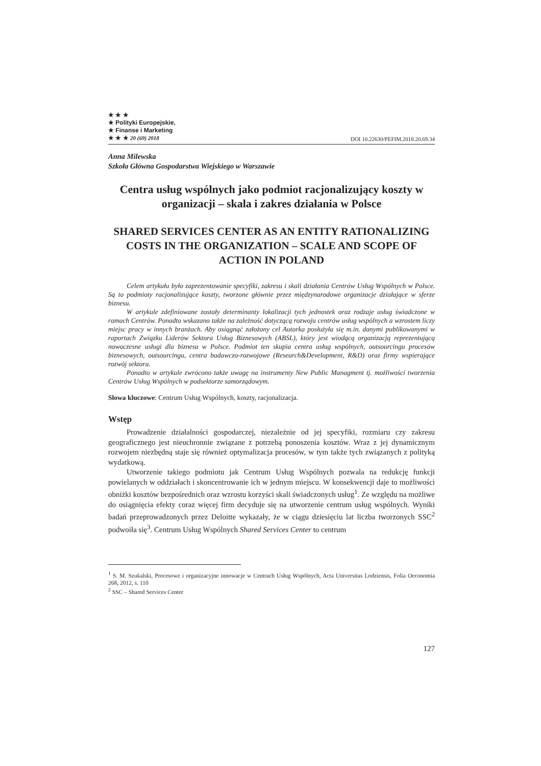★ ★ ★
★ Polityki Europejskie,
★ Finanse i Marketing
★ ★ ★ 20 (69) 2018
DOI 10.22630/PEFIM.2018.20.69.34
Anna Milewska
Szkoła Główna Gospodarstwa Wiejskiego w Warszawie
Centra usług wspólnych jako podmiot racjonalizujący koszty w organizacji – skala i zakres działania w Polsce
SHARED SERVICES CENTER AS AN ENTITY RATIONALIZING COSTS IN THE ORGANIZATION – SCALE AND SCOPE OF ACTION IN POLAND
Celem artykułu było zaprezentowanie specyfiki, zakresu i skali działania Centrów Usług Wspólnych w Polsce. Są to podmioty racjonalizujące koszty, tworzone głównie przez międzynarodowe organizacje działające w sferze biznesu.
W artykule zdefiniowane zostały determinanty lokalizacji tych jednostek oraz rodzaje usług świadczone w ramach Centrów. Ponadto wskazano także na zależność dotyczącą rozwoju centrów usług wspólnych a wzrostem liczy miejsc pracy w innych branżach. Aby osiągnąć założony cel Autorka posłużyła się m.in. danymi publikowanymi w raportach Związku Liderów Sektora Usług Biznesowych (ABSL), który jest wiodącą organizacją reprezentującą nowoczesne usługi dla biznesu w Polsce. Podmiot ten skupia centra usług wspólnych, outsourcingu procesów biznesowych, outsourcingu, centra badawczo-rozwojowe (Research&Development, R&D) oraz firmy wspierające rozwój sektora.
Ponadto w artykule zwrócono także uwagę na instrumenty New Public Managment tj. możliwości tworzenia Centrów Usług Wspólnych w podsektorze samorządowym.
Słowa kluczowe: Centrum Usług Wspólnych, koszty, racjonalizacja.
Wstęp
Prowadzenie działalności gospodarczej, niezależnie od jej specyfiki, rozmiaru czy zakresu geograficznego jest nieuchronnie związane z potrzebą ponoszenia kosztów. Wraz z jej dynamicznym rozwojem niezbędną staje się również optymalizacja procesów, w tym także tych związanych z polityką wydatkową.
Utworzenie takiego podmiotu jak Centrum Usług Wspólnych pozwala na redukcję funkcji powielanych w oddziałach i skoncentrowanie ich w jednym miejscu. W konsekwencji daje to możliwości obniżki kosztów bezpośrednich oraz wzrostu korzyści skali świadczonych usług<sup>1</sup>. Ze względu na możliwe do osiągnięcia efekty coraz więcej firm decyduje się na utworzenie centrum usług wspólnych. Wyniki badań przeprowadzonych przez Deloitte wykazały, że w ciągu dziesięciu lat liczba tworzonych SSC<sup>2</sup> podwoiła się<sup>3</sup>. Centrum Usług Wspólnych Shared Services Center to centrum
<sup>1</sup> S. M. Szukalski, Procesowe i organizacyjne innowacje w Centrach Usług Wspólnych, Acta Universitas Lodziensis, Folia Oeconomia 268, 2012, s. 110
<sup>2</sup> SSC – Shared Services Center
127